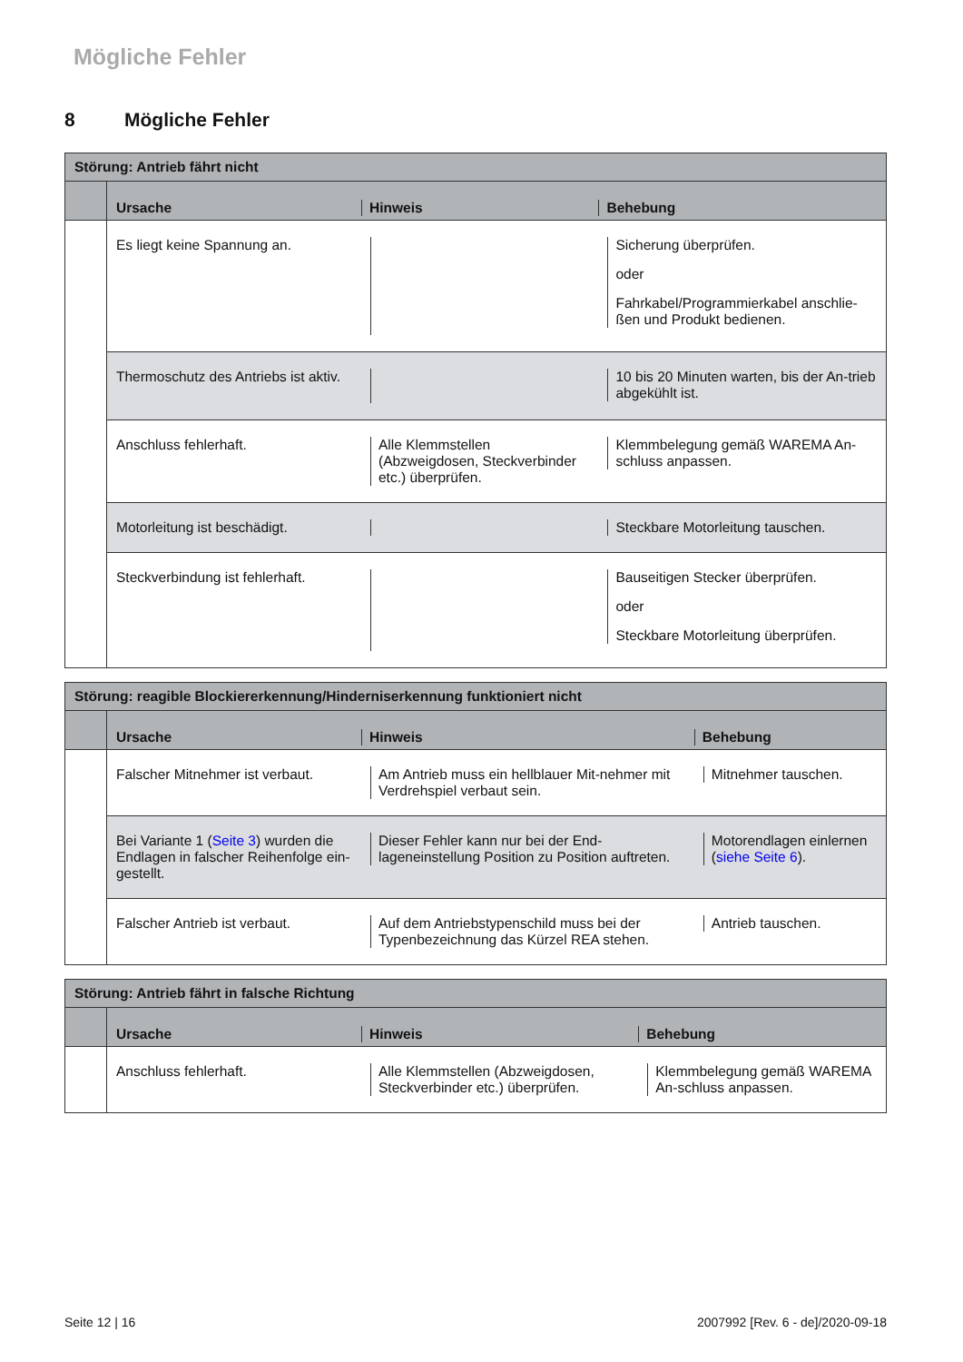Mögliche Fehler
8 Mögliche Fehler
| Störung: Antrieb fährt nicht | | | |
| | Ursache | Hinweis | Behebung |
| | Es liegt keine Spannung an. | | Sicherung überprüfen. oder Fahrkabel/Programmierkabel anschlie-ßen und Produkt bedienen. |
| | Thermoschutz des Antriebs ist aktiv. | | 10 bis 20 Minuten warten, bis der An-trieb abgekühlt ist. |
| | Anschluss fehlerhaft. | Alle Klemmstellen (Abzweigdosen, Steckverbinder etc.) überprüfen. | Klemmbelegung gemäß WAREMA An-schluss anpassen. |
| | Motorleitung ist beschädigt. | | Steckbare Motorleitung tauschen. |
| | Steckverbindung ist fehlerhaft. | | Bauseitigen Stecker überprüfen. oder Steckbare Motorleitung überprüfen. |
| Störung: reagible Blockiererkennung/Hinderniserkennung funktioniert nicht | | | |
| | Ursache | Hinweis | Behebung |
| | Falscher Mitnehmer ist verbaut. | Am Antrieb muss ein hellblauer Mit-nehmer mit Verdrehspiel verbaut sein. | Mitnehmer tauschen. |
| | Bei Variante 1 ( Seite 3 ) wurden die Endlagen in falscher Reihenfolge ein-gestellt. | Dieser Fehler kann nur bei der End-lageneinstellung Position zu Position auftreten. | Motorendlagen einlernen ( siehe Seite 6 ). |
| | Falscher Antrieb ist verbaut. | Auf dem Antriebstypenschild muss bei der Typenbezeichnung das Kürzel REA stehen. | Antrieb tauschen. |
| Störung: Antrieb fährt in falsche Richtung | | | |
| | Ursache | Hinweis | Behebung |
| | Anschluss fehlerhaft. | Alle Klemmstellen (Abzweigdosen, Steckverbinder etc.) überprüfen. | Klemmbelegung gemäß WAREMA An-schluss anpassen. |
Seite 12 | 16
2007992 [Rev. 6 - de]/2020-09-18